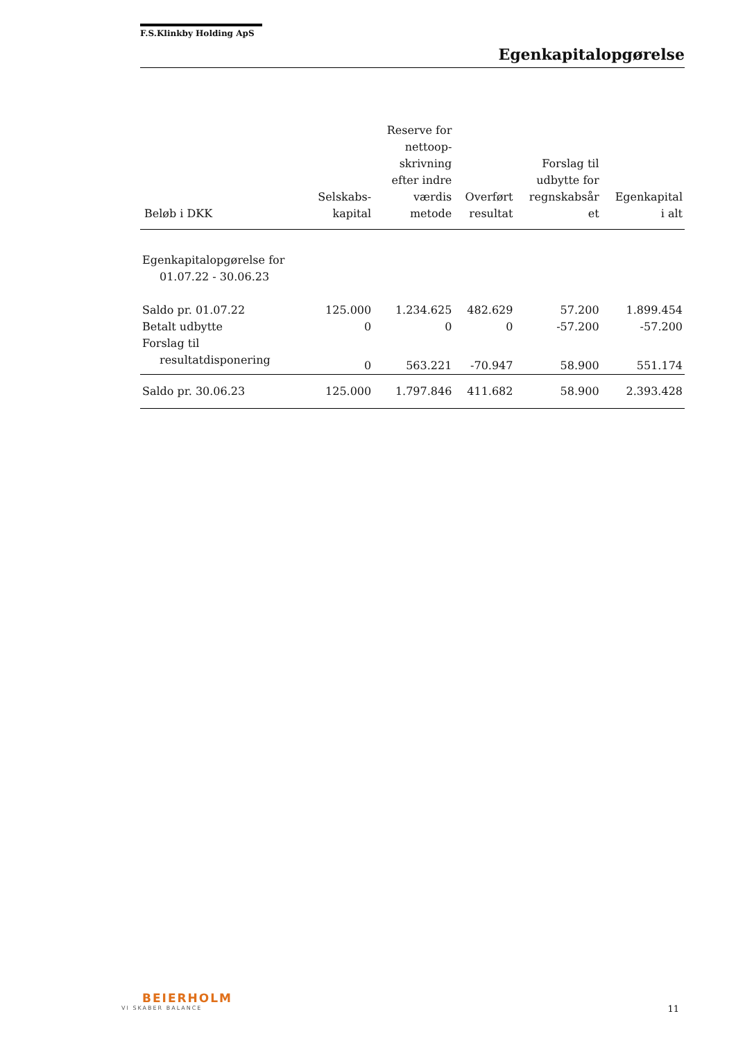F.S.Klinkby Holding ApS
Egenkapitalopgørelse
| Beløb i DKK | Selskabs- kapital | Reserve for nettoop- skrivning efter indre værdis metode | Overført resultat | Forslag til udbytte for regnskabsår et | Egenkapital i alt |
| --- | --- | --- | --- | --- | --- |
| Egenkapitalopgørelse for 01.07.22 - 30.06.23 | | | | | |
| Saldo pr. 01.07.22 | 125.000 | 1.234.625 | 482.629 | 57.200 | 1.899.454 |
| Betalt udbytte | 0 | 0 | 0 | -57.200 | -57.200 |
| Forslag til resultatdisponering | 0 | 563.221 | -70.947 | 58.900 | 551.174 |
| Saldo pr. 30.06.23 | 125.000 | 1.797.846 | 411.682 | 58.900 | 2.393.428 |
BEIERHOLM
VI SKABER BALANCE
11